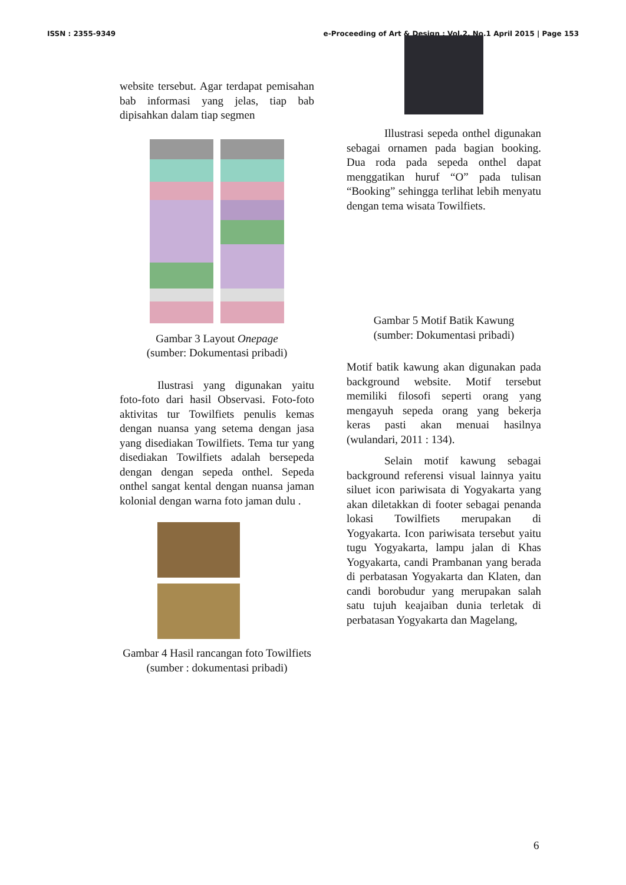ISSN : 2355-9349 e-Proceeding of Art & Design : Vol.2, No.1 April 2015 | Page 153
website tersebut. Agar terdapat pemisahan bab informasi yang jelas, tiap bab dipisahkan dalam tiap segmen
Gambar 3 Layout Onepage
(sumber: Dokumentasi pribadi)
Ilustrasi yang digunakan yaitu foto-foto dari hasil Observasi. Foto-foto aktivitas tur Towilfiets penulis kemas dengan nuansa yang setema dengan jasa yang disediakan Towilfiets. Tema tur yang disediakan Towilfiets adalah bersepeda dengan dengan sepeda onthel. Sepeda onthel sangat kental dengan nuansa jaman kolonial dengan warna foto jaman dulu .
Gambar 4 Hasil rancangan foto Towilfiets
(sumber : dokumentasi pribadi)
Illustrasi sepeda onthel digunakan sebagai ornamen pada bagian booking. Dua roda pada sepeda onthel dapat menggatikan huruf “O” pada tulisan “Booking” sehingga terlihat lebih menyatu dengan tema wisata Towilfiets.
Gambar 5 Motif Batik Kawung
(sumber: Dokumentasi pribadi)
Motif batik kawung akan digunakan pada background website. Motif tersebut memiliki filosofi seperti orang yang mengayuh sepeda orang yang bekerja keras pasti akan menuai hasilnya (wulandari, 2011 : 134).
Selain motif kawung sebagai background referensi visual lainnya yaitu siluet icon pariwisata di Yogyakarta yang akan diletakkan di footer sebagai penanda lokasi Towilfiets merupakan di Yogyakarta. Icon pariwisata tersebut yaitu tugu Yogyakarta, lampu jalan di Khas Yogyakarta, candi Prambanan yang berada di perbatasan Yogyakarta dan Klaten, dan candi borobudur yang merupakan salah satu tujuh keajaiban dunia terletak di perbatasan Yogyakarta dan Magelang,
6